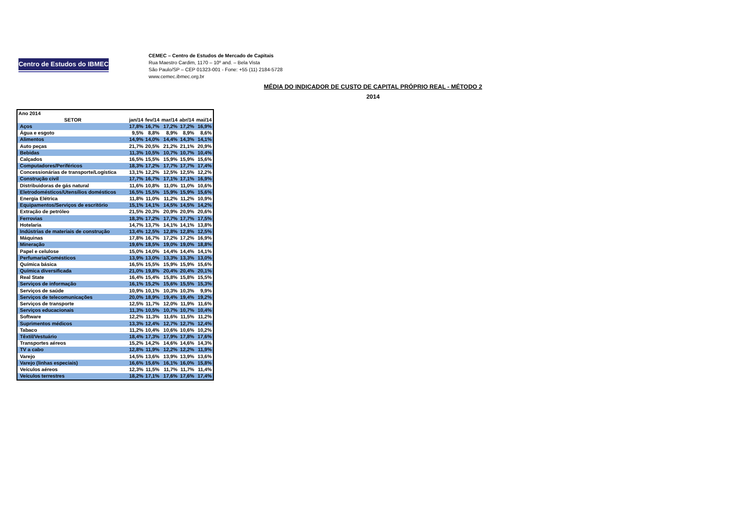Centro de Estudos do IBMEC
CEMEC – Centro de Estudos de Mercado de Capitais
Rua Maestro Cardim, 1170 – 10º and. – Bela Vista
São Paulo/SP – CEP 01323-001 - Fone: +55 (11) 2184-5728
www.cemec.ibmec.org.br
MÉDIA DO INDICADOR DE CUSTO DE CAPITAL PRÓPRIO REAL - MÉTODO 2
2014
| Ano 2014 | | | | | |
| SETOR | jan/14 | fev/14 | mar/14 | abr/14 | mai/14 |
| Aços | 17,8% | 16,7% | 17,2% | 17,2% | 16,9% |
| Água e esgoto | 9,5% | 8,8% | 8,9% | 8,9% | 8,6% |
| Alimentos | 14,9% | 14,0% | 14,4% | 14,3% | 14,1% |
| Auto peças | 21,7% | 20,5% | 21,2% | 21,1% | 20,9% |
| Bebidas | 11,3% | 10,5% | 10,7% | 10,7% | 10,4% |
| Calçados | 16,5% | 15,5% | 15,9% | 15,9% | 15,6% |
| Computadores/Periféricos | 18,3% | 17,2% | 17,7% | 17,7% | 17,4% |
| Concessionárias de transporte/Logística | 13,1% | 12,2% | 12,5% | 12,5% | 12,2% |
| Construção civil | 17,7% | 16,7% | 17,1% | 17,1% | 16,9% |
| Distribuidoras de gás natural | 11,6% | 10,8% | 11,0% | 11,0% | 10,6% |
| Eletrodomésticos/Utensílios domésticos | 16,5% | 15,5% | 15,9% | 15,9% | 15,6% |
| Energia Elétrica | 11,8% | 11,0% | 11,2% | 11,2% | 10,9% |
| Equipamentos/Serviços de escritório | 15,1% | 14,1% | 14,5% | 14,5% | 14,2% |
| Extração de petróleo | 21,5% | 20,3% | 20,9% | 20,9% | 20,6% |
| Ferrovias | 18,3% | 17,2% | 17,7% | 17,7% | 17,5% |
| Hotelaria | 14,7% | 13,7% | 14,1% | 14,1% | 13,8% |
| Indústrias de materiais de construção | 13,4% | 12,5% | 12,8% | 12,8% | 12,5% |
| Máquinas | 17,8% | 16,7% | 17,2% | 17,2% | 16,9% |
| Mineração | 19,6% | 18,5% | 19,0% | 19,0% | 18,8% |
| Papel e celulose | 15,0% | 14,0% | 14,4% | 14,4% | 14,1% |
| Perfumaria/Comésticos | 13,9% | 13,0% | 13,3% | 13,3% | 13,0% |
| Química básica | 16,5% | 15,5% | 15,9% | 15,9% | 15,6% |
| Química diversificada | 21,0% | 19,8% | 20,4% | 20,4% | 20,1% |
| Real State | 16,4% | 15,4% | 15,8% | 15,8% | 15,5% |
| Serviços de informação | 16,1% | 15,2% | 15,6% | 15,5% | 15,3% |
| Serviços de saúde | 10,9% | 10,1% | 10,3% | 10,3% | 9,9% |
| Serviços de telecomunicações | 20,0% | 18,9% | 19,4% | 19,4% | 19,2% |
| Serviços de transporte | 12,5% | 11,7% | 12,0% | 11,9% | 11,6% |
| Serviços educacionais | 11,3% | 10,5% | 10,7% | 10,7% | 10,4% |
| Software | 12,2% | 11,3% | 11,6% | 11,5% | 11,2% |
| Suprimentos médicos | 13,3% | 12,4% | 12,7% | 12,7% | 12,4% |
| Tabaco | 11,2% | 10,4% | 10,6% | 10,6% | 10,2% |
| Têxtil/Vestuário | 18,4% | 17,3% | 17,9% | 17,8% | 17,6% |
| Transportes aéreos | 15,2% | 14,2% | 14,6% | 14,6% | 14,3% |
| TV a cabo | 12,8% | 11,9% | 12,2% | 12,2% | 11,9% |
| Varejo | 14,5% | 13,6% | 13,9% | 13,9% | 13,6% |
| Varejo (linhas especiais) | 16,6% | 15,6% | 16,1% | 16,0% | 15,8% |
| Veículos aéreos | 12,3% | 11,5% | 11,7% | 11,7% | 11,4% |
| Veículos terrestres | 18,2% | 17,1% | 17,6% | 17,6% | 17,4% |